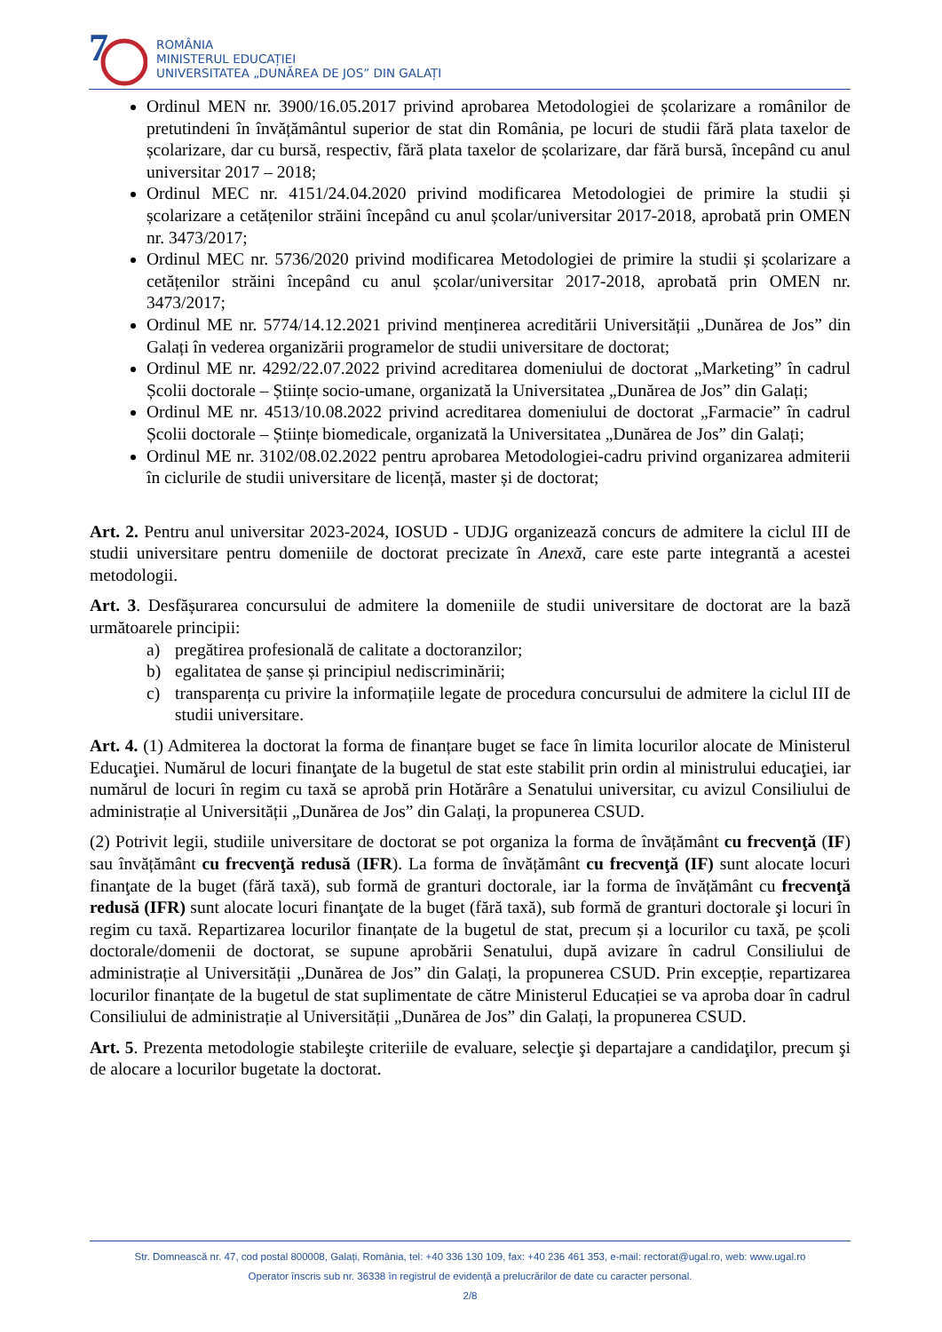7
ROMÂNIA
MINISTERUL EDUCAȚIEI
UNIVERSITATEA „DUNĂREA DE JOS” DIN GALAȚI
Ordinul MEN nr. 3900/16.05.2017 privind aprobarea Metodologiei de școlarizare a românilor de pretutindeni în învățământul superior de stat din România, pe locuri de studii fără plata taxelor de școlarizare, dar cu bursă, respectiv, fără plata taxelor de școlarizare, dar fără bursă, începând cu anul universitar 2017 – 2018;
Ordinul MEC nr. 4151/24.04.2020 privind modificarea Metodologiei de primire la studii și școlarizare a cetățenilor străini începând cu anul școlar/universitar 2017-2018, aprobată prin OMEN nr. 3473/2017;
Ordinul MEC nr. 5736/2020 privind modificarea Metodologiei de primire la studii și școlarizare a cetățenilor străini începând cu anul școlar/universitar 2017-2018, aprobată prin OMEN nr. 3473/2017;
Ordinul ME nr. 5774/14.12.2021 privind menținerea acreditării Universității „Dunărea de Jos” din Galați în vederea organizării programelor de studii universitare de doctorat;
Ordinul ME nr. 4292/22.07.2022 privind acreditarea domeniului de doctorat „Marketing” în cadrul Școlii doctorale – Științe socio-umane, organizată la Universitatea „Dunărea de Jos” din Galați;
Ordinul ME nr. 4513/10.08.2022 privind acreditarea domeniului de doctorat „Farmacie” în cadrul Școlii doctorale – Științe biomedicale, organizată la Universitatea „Dunărea de Jos” din Galați;
Ordinul ME nr. 3102/08.02.2022 pentru aprobarea Metodologiei-cadru privind organizarea admiterii în ciclurile de studii universitare de licență, master și de doctorat;
Art. 2. Pentru anul universitar 2023-2024, IOSUD - UDJG organizează concurs de admitere la ciclul III de studii universitare pentru domeniile de doctorat precizate în Anexă, care este parte integrantă a acestei metodologii.
Art. 3. Desfășurarea concursului de admitere la domeniile de studii universitare de doctorat are la bază următoarele principii:
a) pregătirea profesională de calitate a doctoranzilor;
b) egalitatea de șanse și principiul nediscriminării;
c) transparența cu privire la informațiile legate de procedura concursului de admitere la ciclul III de studii universitare.
Art. 4. (1) Admiterea la doctorat la forma de finanțare buget se face în limita locurilor alocate de Ministerul Educaţiei. Numărul de locuri finanţate de la bugetul de stat este stabilit prin ordin al ministrului educaţiei, iar numărul de locuri în regim cu taxă se aprobă prin Hotărâre a Senatului universitar, cu avizul Consiliului de administrație al Universității „Dunărea de Jos” din Galați, la propunerea CSUD.
(2) Potrivit legii, studiile universitare de doctorat se pot organiza la forma de învățământ cu frecvenţă (IF) sau învățământ cu frecvenţă redusă (IFR). La forma de învățământ cu frecvenţă (IF) sunt alocate locuri finanţate de la buget (fără taxă), sub formă de granturi doctorale, iar la forma de învățământ cu frecvenţă redusă (IFR) sunt alocate locuri finanţate de la buget (fără taxă), sub formă de granturi doctorale şi locuri în regim cu taxă. Repartizarea locurilor finanțate de la bugetul de stat, precum și a locurilor cu taxă, pe școli doctorale/domenii de doctorat, se supune aprobării Senatului, după avizare în cadrul Consiliului de administrație al Universității „Dunărea de Jos” din Galați, la propunerea CSUD. Prin excepție, repartizarea locurilor finanțate de la bugetul de stat suplimentate de către Ministerul Educației se va aproba doar în cadrul Consiliului de administrație al Universității „Dunărea de Jos” din Galați, la propunerea CSUD.
Art. 5. Prezenta metodologie stabileşte criteriile de evaluare, selecţie şi departajare a candidaţilor, precum şi de alocare a locurilor bugetate la doctorat.
Str. Domnească nr. 47, cod postal 800008, Galați, România, tel: +40 336 130 109, fax: +40 236 461 353, e-mail: rectorat@ugal.ro, web: www.ugal.ro
Operator înscris sub nr. 36338 în registrul de evidență a prelucrărilor de date cu caracter personal.
2/8